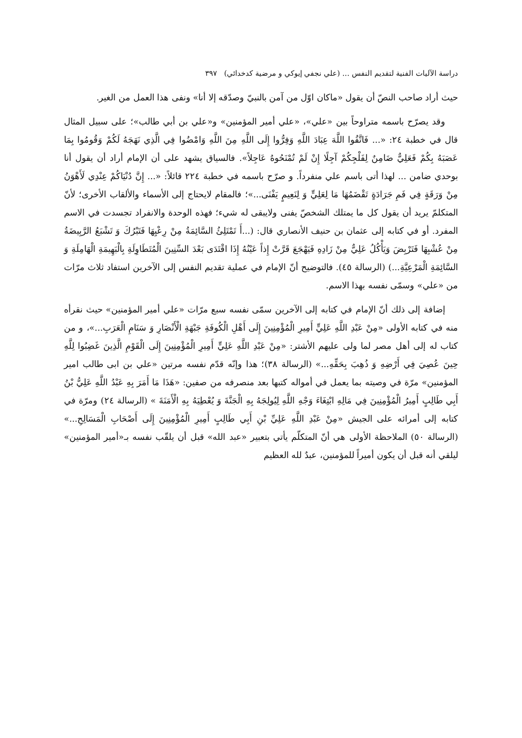دراسة الآليات الفنية لتقديم النفس ... (علي نجفي إيوكي و مرضية كدخدائي) ٣٩٧
حيث أراد صاحب النصّ أن يقول «ماكان اوّل من آمن بالنبيّ وصدّقه إلا أنا» ونفى هذا العمل من الغير.
وقد يصرّح باسمه متراوحاً بين «علي»، «علي أمير المؤمنين» و«علي بن أبي طالب»؛ على سبيل المثال قال في خطبة ٢٤: «... فَاتَّقُوا اللَّهَ عِبَادَ اللَّهِ وَفِرُّوا إِلَى اللَّهِ مِنَ اللَّهِ وَامْضُوا فِي الَّذِي نَهَجَهُ لَكُمْ وَقُومُوا بِمَا عَصَبَهُ بِكُمْ فَعَلِيٌّ ضَامِنٌ لِفَلْجِكُمْ آجِلًا إِنْ لَمْ تُمْنَحُوهُ عَاجِلاً». فالسياق يشهد على أن الإمام أراد أن يقول أنا بوحدي ضامن ... لهذا أتى باسم علي منفرداً. و صرّح باسمه في خطبة ٢٢٤ قائلاً: «... إِنَّ دُنْيَاكُمْ عِنْدِي لَأَهْوَنُ مِنْ وَرَقَةٍ فِي فَمِ جَرَادَةٍ تَقْضَمُهَا مَا لِعَلِيٍّ وَ لِنَعِيمٍ يَفْنَى...»؛ فالمقام لايحتاج إلى الأسماء والألقاب الأخرى؛ لأنّ المتكلمّ يريد أن يقول كل ما يمتلك الشخصّ يفنى ولايبقى له شيء؛ فهذه الوحدة والانفراد تجسدت في الاسم المفرد. أو في كتابه إلى عثمان بن حنيف الأنصاري قال: (...أَ تَمْتَلِئُ السَّائِمَةُ مِنْ رِعْيِهَا فَتَبْرُكَ وَ تَشْبَعُ الرَّبِيضَةُ مِنْ عُشْبِهَا فَتَرْبِضَ وَيَأْكُلُ عَلِيٌّ مِنْ زَادِهِ فَيَهْجَعَ قَرَّتْ إِذاً عَيْنُهُ إِذَا اقْتَدَى بَعْدَ السِّنِينَ الْمُتَطَاوِلَةِ بِالْبَهِيمَةِ الْهَامِلَةِ وَ السَّائِمَةِ الْمَرْعِيَّةِ...) (الرسالة ٤٥). فالتوضيح أنّ الإمام في عملية تقديم النفس إلى الآخرين استفاد ثلاث مرّات من «علي» وسمّى نفسه بهذا الاسم.
إضافة إلى ذلك أنّ الإمام في كتابه إلى الآخرين سمّى نفسه سبع مرّات «علي أمير المؤمنين» حيث نقرأه منه في كتابه الأولى «مِنْ عَبْدِ اللَّهِ عَلِيٍّ أَمِيرِ الْمُؤْمِنِينَ إِلَى أَهْلِ الْكُوفَةِ جَبْهَةِ الْأَنْصَارِ وَ سَنَامِ الْعَرَبِ...»، و من كتاب له إلى أهل مصر لما ولى عليهم الأشتر: «مِنْ عَبْدِ اللَّهِ عَلِيٍّ أَمِيرِ الْمُؤْمِنِينَ إِلَى الْقَوْمِ الَّذِينَ غَضِبُوا لِلَّهِ حِينَ عُصِيَ فِي أَرْضِهِ وَ ذُهِبَ بِحَقِّهِ...» (الرسالة ٣٨)؛ هذا وإنّه قدّم نفسه مرتين «علي بن ابى طالب امير المؤمنين» مرّة في وصيته بما يعمل في أمواله كتبها بعد منصرفه من صفين: «هَذَا مَا أَمَرَ بِهِ عَبْدُ اللَّهِ عَلِيُّ بْنُ أَبِي طَالِبٍ أَمِيرُ الْمُؤْمِنِينَ فِي مَالِهِ ابْتِغَاءَ وَجْهِ اللَّهِ لِيُولِجَهُ بِهِ الْجَنَّةَ وَ يُعْطِيَهُ بِهِ الْأَمَنَةَ » (الرسالة ٢٤) ومرّة في كتابه إلى أمرائه على الجيش «مِنْ عَبْدِ اللَّهِ عَلِيِّ بْنِ أَبِي طَالِبٍ أَمِيرِ الْمُؤْمِنِينَ إِلَى أَصْحَابِ الْمَسَالِحِ...» (الرسالة ٥٠) الملاحظة الأولى هي أنّ المتكلّم يأتي بتعبير «عبد الله» قبل أن يلقّب نفسه بـ«أمير المؤمنين» ليلقي أنه قبل أن يكون أميراً للمؤمنين، عبدٌ لله العظيم